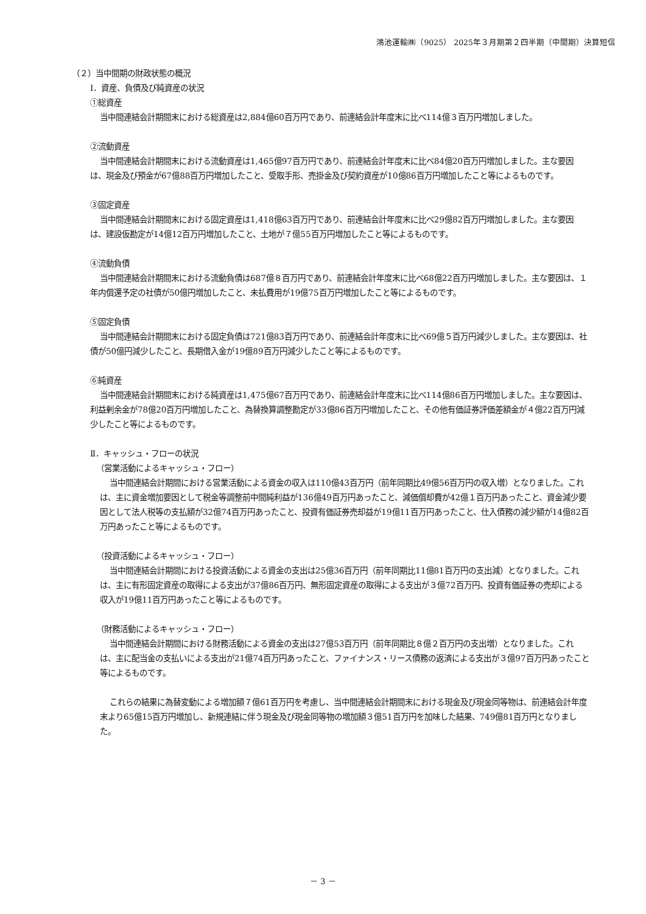鴻池運輸㈱（9025） 2025年３月期第２四半期（中間期）決算短信
（２）当中間期の財政状態の概況
Ⅰ．資産、負債及び純資産の状況
①総資産
当中間連結会計期間末における総資産は2,884億60百万円であり、前連結会計年度末に比べ114億３百万円増加しました。
②流動資産
当中間連結会計期間末における流動資産は1,465億97百万円であり、前連結会計年度末に比べ84億20百万円増加しました。主な要因は、現金及び預金が67億88百万円増加したこと、受取手形、売掛金及び契約資産が10億86百万円増加したこと等によるものです。
③固定資産
当中間連結会計期間末における固定資産は1,418億63百万円であり、前連結会計年度末に比べ29億82百万円増加しました。主な要因は、建設仮勘定が14億12百万円増加したこと、土地が７億55百万円増加したこと等によるものです。
④流動負債
当中間連結会計期間末における流動負債は687億８百万円であり、前連結会計年度末に比べ68億22百万円増加しました。主な要因は、１年内償還予定の社債が50億円増加したこと、未払費用が19億75百万円増加したこと等によるものです。
⑤固定負債
当中間連結会計期間末における固定負債は721億83百万円であり、前連結会計年度末に比べ69億５百万円減少しました。主な要因は、社債が50億円減少したこと、長期借入金が19億89百万円減少したこと等によるものです。
⑥純資産
当中間連結会計期間末における純資産は1,475億67百万円であり、前連結会計年度末に比べ114億86百万円増加しました。主な要因は、利益剰余金が78億20百万円増加したこと、為替換算調整勘定が33億86百万円増加したこと、その他有価証券評価差額金が４億22百万円減少したこと等によるものです。
Ⅱ．キャッシュ・フローの状況
（営業活動によるキャッシュ・フロー）
当中間連結会計期間における営業活動による資金の収入は110億43百万円（前年同期比49億56百万円の収入増）となりました。これは、主に資金増加要因として税金等調整前中間純利益が136億49百万円あったこと、減価償却費が42億１百万円あったこと、資金減少要因として法人税等の支払額が32億74百万円あったこと、投資有価証券売却益が19億11百万円あったこと、仕入債務の減少額が14億82百万円あったこと等によるものです。
（投資活動によるキャッシュ・フロー）
当中間連結会計期間における投資活動による資金の支出は25億36百万円（前年同期比11億81百万円の支出減）となりました。これは、主に有形固定資産の取得による支出が37億86百万円、無形固定資産の取得による支出が３億72百万円、投資有価証券の売却による収入が19億11百万円あったこと等によるものです。
（財務活動によるキャッシュ・フロー）
当中間連結会計期間における財務活動による資金の支出は27億53百万円（前年同期比８億２百万円の支出増）となりました。これは、主に配当金の支払いによる支出が21億74百万円あったこと、ファイナンス・リース債務の返済による支出が３億97百万円あったこと等によるものです。
これらの結果に為替変動による増加額７億61百万円を考慮し、当中間連結会計期間末における現金及び現金同等物は、前連結会計年度末より65億15百万円増加し、新規連結に伴う現金及び現金同等物の増加額３億51百万円を加味した結果、749億81百万円となりました。
－ 3 －